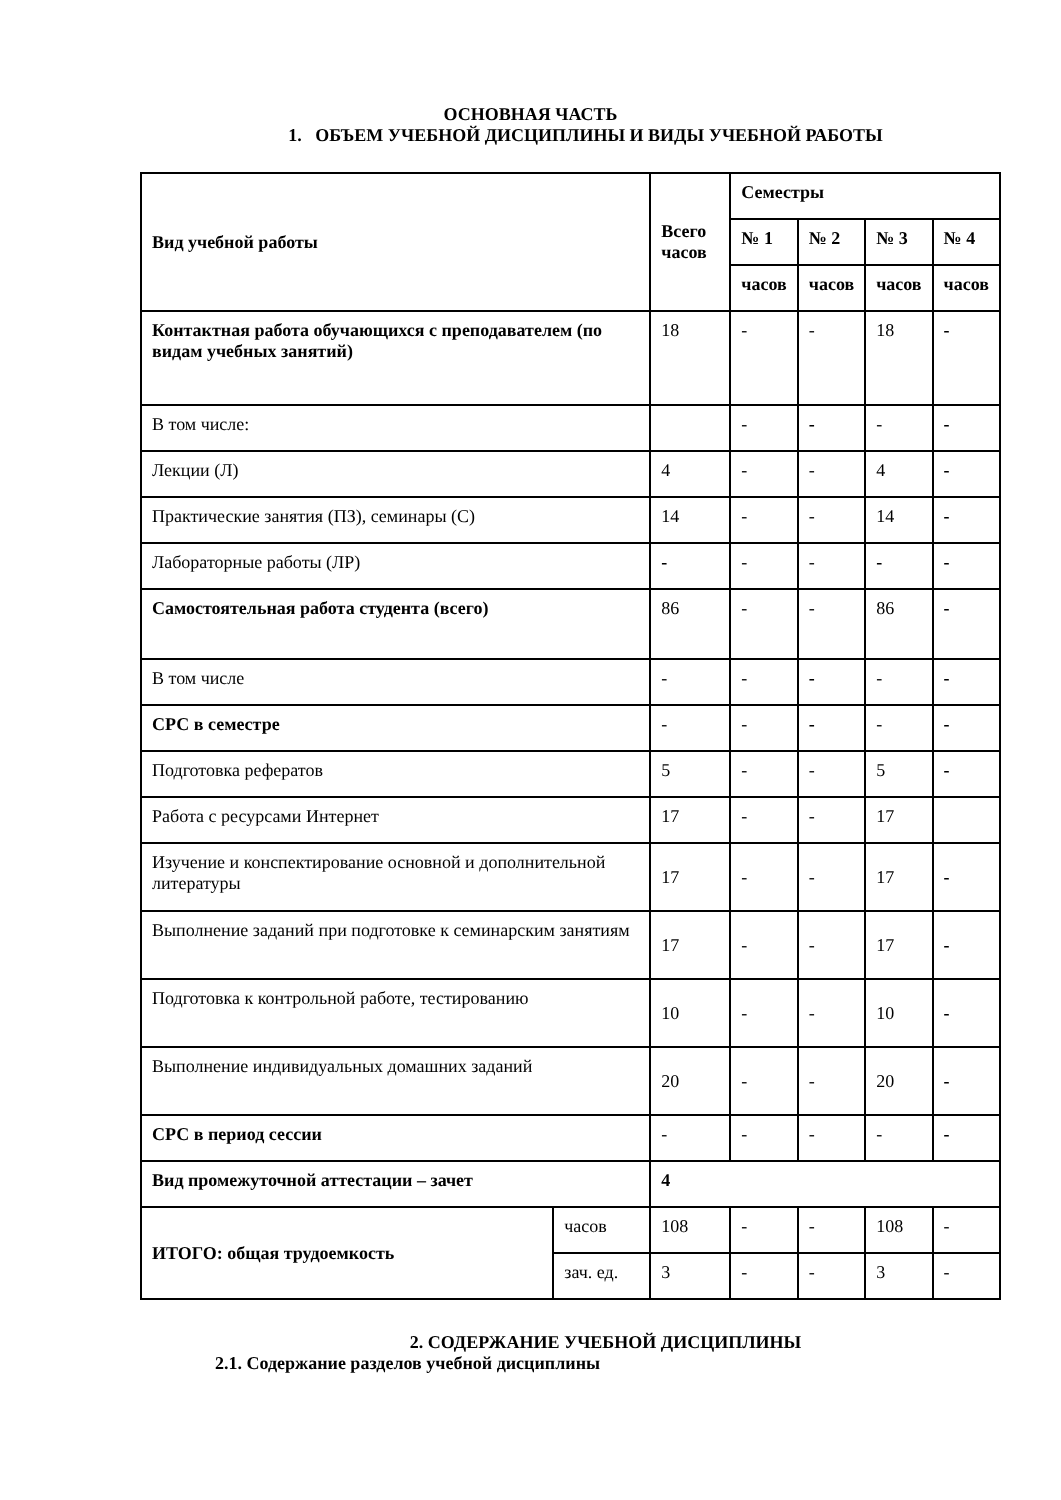ОСНОВНАЯ ЧАСТЬ
1. ОБЪЕМ УЧЕБНОЙ ДИСЦИПЛИНЫ И ВИДЫ УЧЕБНОЙ РАБОТЫ
| Вид учебной работы | | Всего часов | Семестры | | | |
| --- | --- | --- | --- | --- | --- | --- |
| | | | № 1 | № 2 | № 3 | № 4 |
| | | | часов | часов | часов | часов |
| Контактная работа обучающихся с преподавателем (по видам учебных занятий) | | 18 | - | - | 18 | - |
| В том числе: | | | - | - | - | - |
| Лекции (Л) | | 4 | - | - | 4 | - |
| Практические занятия (ПЗ), семинары (С) | | 14 | - | - | 14 | - |
| Лабораторные работы (ЛР) | | - | - | - | - | - |
| Самостоятельная работа студента (всего) | | 86 | - | - | 86 | - |
| В том числе | | - | - | - | - | - |
| СРС в семестре | | - | - | - | - | - |
| Подготовка рефератов | | 5 | - | - | 5 | - |
| Работа с ресурсами Интернет | | 17 | - | - | 17 | |
| Изучение и конспектирование основной и дополнительной литературы | | 17 | - | - | 17 | - |
| Выполнение заданий при подготовке к семинарским занятиям | | 17 | - | - | 17 | - |
| Подготовка к контрольной работе, тестированию | | 10 | - | - | 10 | - |
| Выполнение индивидуальных домашних заданий | | 20 | - | - | 20 | - |
| СРС в период сессии | | - | - | - | - | - |
| Вид промежуточной аттестации – зачет | | 4 | | | | |
| ИТОГО: общая трудоемкость | часов | 108 | - | - | 108 | - |
| | зач. ед. | 3 | - | - | 3 | - |
2. СОДЕРЖАНИЕ УЧЕБНОЙ ДИСЦИПЛИНЫ
2.1. Содержание разделов учебной дисциплины